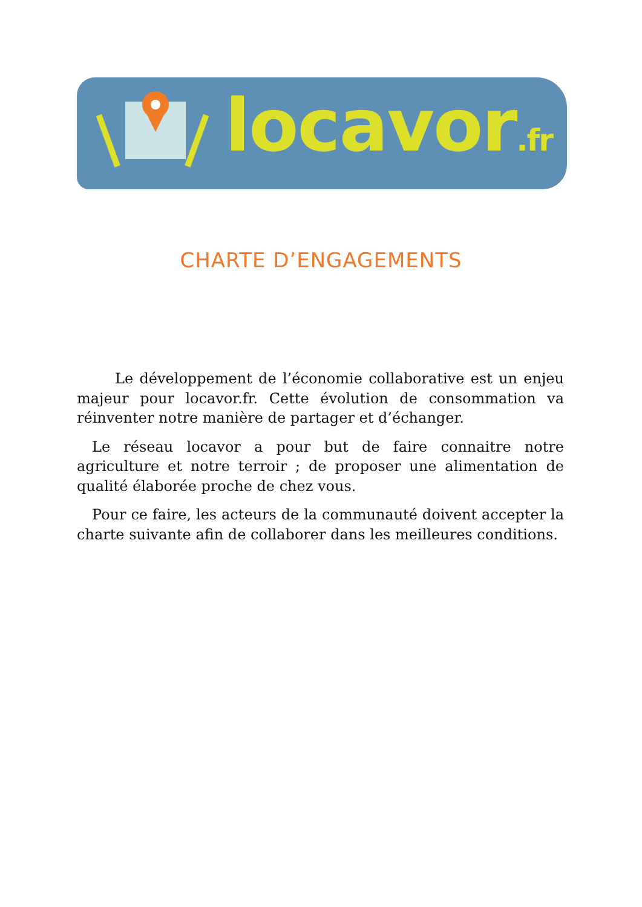locavor.fr
CHARTE D’ENGAGEMENTS
Le développement de l’économie collaborative est un enjeu majeur pour locavor.fr. Cette évolution de consommation va réinventer notre manière de partager et d’échanger.
Le réseau locavor a pour but de faire connaitre notre agriculture et notre terroir ; de proposer une alimentation de qualité élaborée proche de chez vous.
Pour ce faire, les acteurs de la communauté doivent accepter la charte suivante afin de collaborer dans les meilleures conditions.